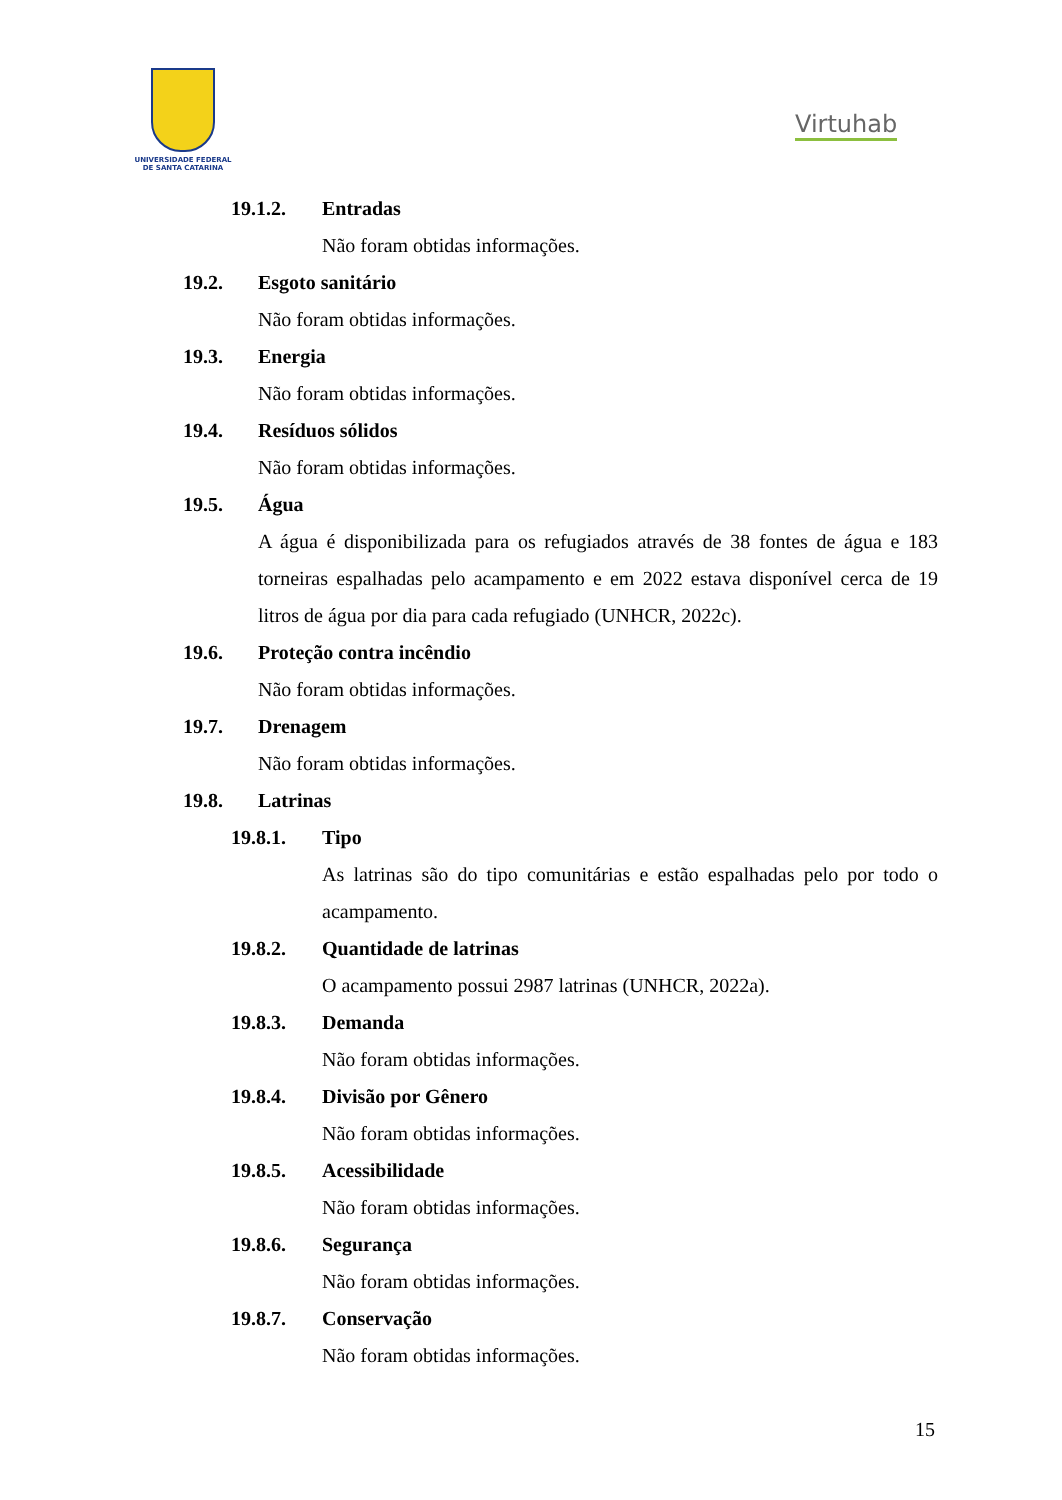UNIVERSIDADE FEDERAL
DE SANTA CATARINA
Virtuhab
19.1.2. Entradas
Não foram obtidas informações.
19.2. Esgoto sanitário
Não foram obtidas informações.
19.3. Energia
Não foram obtidas informações.
19.4. Resíduos sólidos
Não foram obtidas informações.
19.5. Água
A água é disponibilizada para os refugiados através de 38 fontes de água e 183 torneiras espalhadas pelo acampamento e em 2022 estava disponível cerca de 19 litros de água por dia para cada refugiado (UNHCR, 2022c).
19.6. Proteção contra incêndio
Não foram obtidas informações.
19.7. Drenagem
Não foram obtidas informações.
19.8. Latrinas
19.8.1. Tipo
As latrinas são do tipo comunitárias e estão espalhadas pelo por todo o acampamento.
19.8.2. Quantidade de latrinas
O acampamento possui 2987 latrinas (UNHCR, 2022a).
19.8.3. Demanda
Não foram obtidas informações.
19.8.4. Divisão por Gênero
Não foram obtidas informações.
19.8.5. Acessibilidade
Não foram obtidas informações.
19.8.6. Segurança
Não foram obtidas informações.
19.8.7. Conservação
Não foram obtidas informações.
15